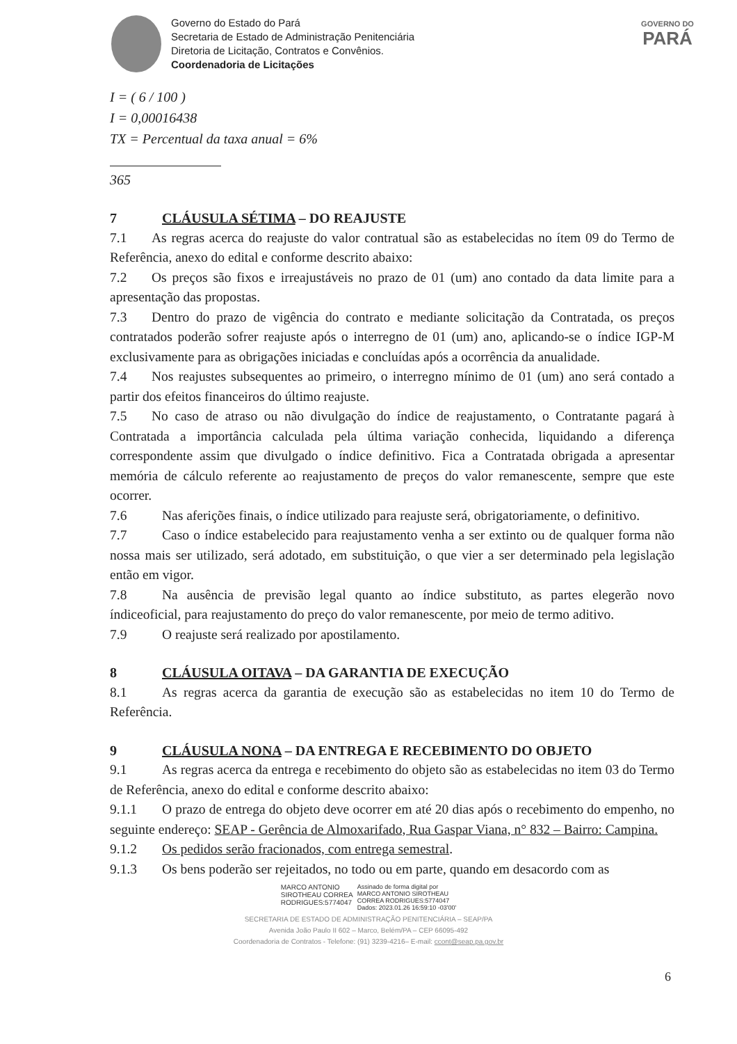Governo do Estado do Pará
Secretaria de Estado de Administração Penitenciária
Diretoria de Licitação, Contratos e Convênios.
Coordenadoria de Licitações
GOVERNO DO
PARÁ
I = ( 6 / 100 )
I = 0,00016438
TX = Percentual da taxa anual = 6%
365
7 CLÁUSULA SÉTIMA – DO REAJUSTE
7.1 As regras acerca do reajuste do valor contratual são as estabelecidas no ítem 09 do Termo de Referência, anexo do edital e conforme descrito abaixo:
7.2 Os preços são fixos e irreajustáveis no prazo de 01 (um) ano contado da data limite para a apresentação das propostas.
7.3 Dentro do prazo de vigência do contrato e mediante solicitação da Contratada, os preços contratados poderão sofrer reajuste após o interregno de 01 (um) ano, aplicando-se o índice IGP-M exclusivamente para as obrigações iniciadas e concluídas após a ocorrência da anualidade.
7.4 Nos reajustes subsequentes ao primeiro, o interregno mínimo de 01 (um) ano será contado a partir dos efeitos financeiros do último reajuste.
7.5 No caso de atraso ou não divulgação do índice de reajustamento, o Contratante pagará à Contratada a importância calculada pela última variação conhecida, liquidando a diferença correspondente assim que divulgado o índice definitivo. Fica a Contratada obrigada a apresentar memória de cálculo referente ao reajustamento de preços do valor remanescente, sempre que este ocorrer.
7.6 Nas aferições finais, o índice utilizado para reajuste será, obrigatoriamente, o definitivo.
7.7 Caso o índice estabelecido para reajustamento venha a ser extinto ou de qualquer forma não nossa mais ser utilizado, será adotado, em substituição, o que vier a ser determinado pela legislação então em vigor.
7.8 Na ausência de previsão legal quanto ao índice substituto, as partes elegerão novo índiceoficial, para reajustamento do preço do valor remanescente, por meio de termo aditivo.
7.9 O reajuste será realizado por apostilamento.
8 CLÁUSULA OITAVA – DA GARANTIA DE EXECUÇÃO
8.1 As regras acerca da garantia de execução são as estabelecidas no item 10 do Termo de Referência.
9 CLÁUSULA NONA – DA ENTREGA E RECEBIMENTO DO OBJETO
9.1 As regras acerca da entrega e recebimento do objeto são as estabelecidas no item 03 do Termo de Referência, anexo do edital e conforme descrito abaixo:
9.1.1 O prazo de entrega do objeto deve ocorrer em até 20 dias após o recebimento do empenho, no seguinte endereço: SEAP - Gerência de Almoxarifado, Rua Gaspar Viana, n° 832 – Bairro: Campina.
9.1.2 Os pedidos serão fracionados, com entrega semestral.
9.1.3 Os bens poderão ser rejeitados, no todo ou em parte, quando em desacordo com as
MARCO ANTONIO
SIROTHEAU CORREA
RODRIGUES:5774047
Assinado de forma digital por
MARCO ANTONIO SIROTHEAU
CORREA RODRIGUES:5774047
Dados: 2023.01.26 16:59:10 -03'00'
6
SECRETARIA DE ESTADO DE ADMINISTRAÇÃO PENITENCIÁRIA – SEAP/PA
Avenida João Paulo II 602 – Marco, Belém/PA – CEP 66095-492
Coordenadoria de Contratos - Telefone: (91) 3239-4216– E-mail: ccont@seap.pa.gov.br